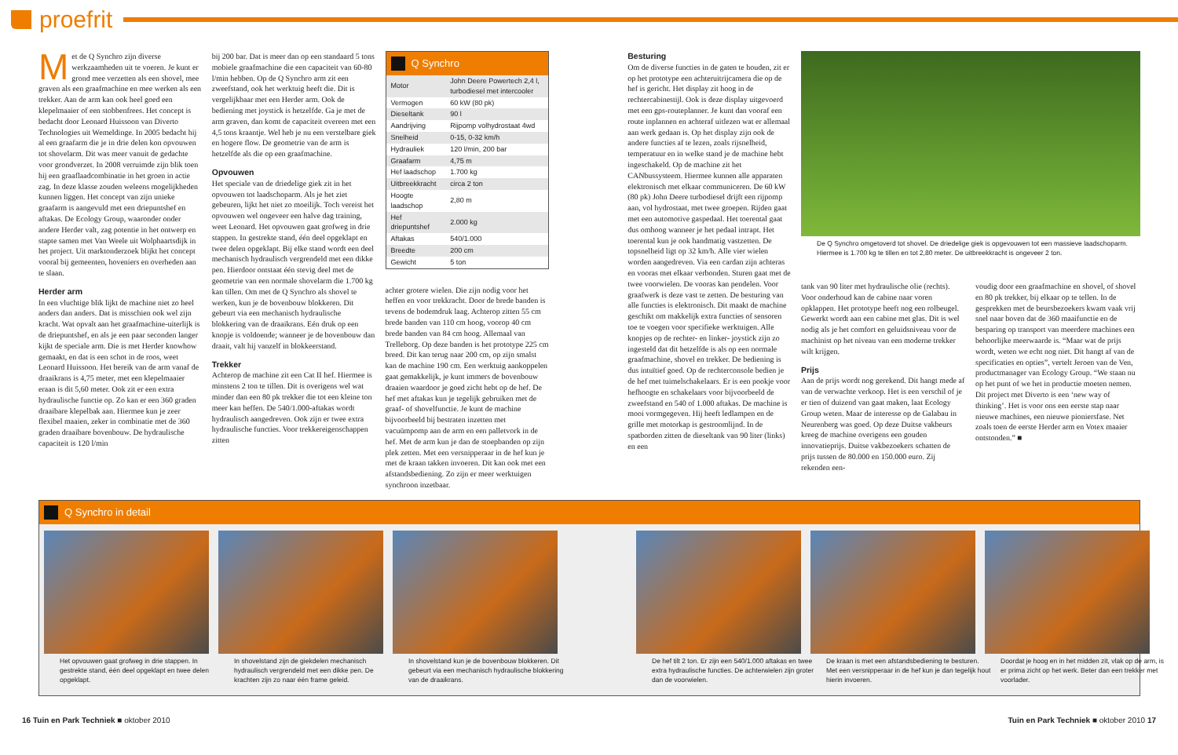proefrit
Met de Q Synchro zijn diverse werkzaamheden uit te voeren. Je kunt er grond mee verzetten als een shovel, mee graven als een graafmachine en mee werken als een trekker. Aan de arm kan ook heel goed een klepelmaaier of een stobbenfrees. Het concept is bedacht door Leonard Huissoon van Diverto Technologies uit Wemeldinge. In 2005 bedacht hij al een graafarm die je in drie delen kon opvouwen tot shovelarm. Dit was meer vanuit de gedachte voor grondverzet. In 2008 verruimde zijn blik toen hij een graaflaadcombinatie in het groen in actie zag. In deze klasse zouden weleens mogelijkheden kunnen liggen. Het concept van zijn unieke graafarm is aangevuld met een driepuntshef en aftakas. De Ecology Group, waaronder onder andere Herder valt, zag potentie in het ontwerp en stapte samen met Van Weele uit Wolphaartsdijk in het project. Uit marktonderzoek blijkt het concept vooral bij gemeenten, hoveniers en overheden aan te slaan.
Herder arm
In een vluchtige blik lijkt de machine niet zo heel anders dan anders. Dat is misschien ook wel zijn kracht. Wat opvalt aan het graafmachine-uiterlijk is de driepuntshef, en als je een paar seconden langer kijkt de speciale arm. Die is met Herder knowhow gemaakt, en dat is een schot in de roos, weet Leonard Huissoon. Het bereik van de arm vanaf de draaikrans is 4,75 meter, met een klepelmaaier eraan is dit 5,60 meter. Ook zit er een extra hydraulische functie op. Zo kan er een 360 graden draaibare klepelbak aan. Hiermee kun je zeer flexibel maaien, zeker in combinatie met de 360 graden draaibare bovenbouw. De hydraulische capaciteit is 120 l/min
bij 200 bar. Dat is meer dan op een standaard 5 tons mobiele graafmachine die een capaciteit van 60-80 l/min hebben. Op de Q Synchro arm zit een zweefstand, ook het werktuig heeft die. Dit is vergelijkbaar met een Herder arm. Ook de bediening met joystick is hetzelfde. Ga je met de arm graven, dan komt de capaciteit overeen met een 4,5 tons kraantje. Wel heb je nu een verstelbare giek en hogere flow. De geometrie van de arm is hetzelfde als die op een graafmachine.
Opvouwen
Het speciale van de driedelige giek zit in het opvouwen tot laadschoparm. Als je het ziet gebeuren, lijkt het niet zo moeilijk. Toch vereist het opvouwen wel ongeveer een halve dag training, weet Leonard. Het opvouwen gaat grofweg in drie stappen. In gestrekte stand, één deel opgeklapt en twee delen opgeklapt. Bij elke stand wordt een deel mechanisch hydraulisch vergrendeld met een dikke pen. Hierdoor ontstaat één stevig deel met de geometrie van een normale shovelarm die 1.700 kg kan tillen. Om met de Q Synchro als shovel te werken, kun je de bovenbouw blokkeren. Dit gebeurt via een mechanisch hydraulische blokkering van de draaikrans. Eén druk op een knopje is voldoende; wanneer je de bovenbouw dan draait, valt hij vanzelf in blokkeerstand.
Trekker
Achterop de machine zit een Cat II hef. Hiermee is minstens 2 ton te tillen. Dit is overigens wel wat minder dan een 80 pk trekker die tot een kleine ton meer kan heffen. De 540/1.000-aftakas wordt hydraulisch aangedreven. Ook zijn er twee extra hydraulische functies. Voor trekkereigenschappen zitten
Q Synchro
| Motor | John Deere Powertech 2,4 l, turbodiesel met intercooler |
| Vermogen | 60 kW (80 pk) |
| Dieseltank | 90 l |
| Aandrijving | Rijpomp volhydrostaat 4wd |
| Snelheid | 0-15, 0-32 km/h |
| Hydrauliek | 120 l/min, 200 bar |
| Graafarm | 4,75 m |
| Hef laadschop | 1.700 kg |
| Uitbreekkracht | circa 2 ton |
| Hoogte laadschop | 2,80 m |
| Hef driepuntshef | 2.000 kg |
| Aftakas | 540/1.000 |
| Breedte | 200 cm |
| Gewicht | 5 ton |
achter grotere wielen. Die zijn nodig voor het heffen en voor trekkracht. Door de brede banden is tevens de bodemdruk laag. Achterop zitten 55 cm brede banden van 110 cm hoog, voorop 40 cm brede banden van 84 cm hoog. Allemaal van Trelleborg. Op deze banden is het prototype 225 cm breed. Dit kan terug naar 200 cm, op zijn smalst kan de machine 190 cm. Een werktuig aankoppelen gaat gemakkelijk, je kunt immers de bovenbouw draaien waardoor je goed zicht hebt op de hef. De hef met aftakas kun je tegelijk gebruiken met de graaf- of shovelfunctie. Je kunt de machine bijvoorbeeld bij bestraten inzetten met vacuümpomp aan de arm en een palletvork in de hef. Met de arm kun je dan de stoepbanden op zijn plek zetten. Met een versnipperaar in de hef kun je met de kraan takken invoeren. Dit kan ook met een afstandsbediening. Zo zijn er meer werktuigen synchroon inzetbaar.
Besturing
Om de diverse functies in de gaten te houden, zit er op het prototype een achteruitrijcamera die op de hef is gericht. Het display zit hoog in de rechtercabinestijl. Ook is deze display uitgevoerd met een gps-routeplanner. Je kunt dan vooraf een route inplannen en achteraf uitlezen wat er allemaal aan werk gedaan is. Op het display zijn ook de andere functies af te lezen, zoals rijsnelheid, temperatuur en in welke stand je de machine hebt ingeschakeld. Op de machine zit het CANbussysteem. Hiermee kunnen alle apparaten elektronisch met elkaar communiceren. De 60 kW (80 pk) John Deere turbodiesel drijft een rijpomp aan, vol hydrostaat, met twee groepen. Rijden gaat met een automotive gaspedaal. Het toerental gaat dus omhoog wanneer je het pedaal intrapt. Het toerental kun je ook handmatig vastzetten. De topsnelheid ligt op 32 km/h. Alle vier wielen worden aangedreven. Via een cardan zijn achteras en vooras met elkaar verbonden. Sturen gaat met de twee voorwielen. De vooras kan pendelen. Voor graafwerk is deze vast te zetten. De besturing van alle functies is elektronisch. Dit maakt de machine geschikt om makkelijk extra functies of sensoren toe te voegen voor specifieke werktuigen. Alle knopjes op de rechter- en linker- joystick zijn zo ingesteld dat dit hetzelfde is als op een normale graafmachine, shovel en trekker. De bediening is dus intuïtief goed. Op de rechterconsole bedien je de hef met tuimelschakelaars. Er is een pookje voor hefhoogte en schakelaars voor bijvoorbeeld de zweefstand en 540 of 1.000 aftakas. De machine is mooi vormgegeven. Hij heeft ledlampen en de grille met motorkap is gestroomlijnd. In de spatborden zitten de dieseltank van 90 liter (links) en een
De Q Synchro omgetoverd tot shovel. De driedelige giek is opgevouwen tot een massieve laadschoparm. Hiermee is 1.700 kg te tillen en tot 2,80 meter. De uitbreekkracht is ongeveer 2 ton.
tank van 90 liter met hydraulische olie (rechts). Voor onderhoud kan de cabine naar voren opklappen. Het prototype heeft nog een rolbeugel. Gewerkt wordt aan een cabine met glas. Dit is wel nodig als je het comfort en geluidsniveau voor de machinist op het niveau van een moderne trekker wilt krijgen.
Prijs
Aan de prijs wordt nog gerekend. Dit hangt mede af van de verwachte verkoop. Het is een verschil of je er tien of duizend van gaat maken, laat Ecology Group weten. Maar de interesse op de Galabau in Neurenberg was goed. Op deze Duitse vakbeurs kreeg de machine overigens een gouden innovatieprijs. Duitse vakbezoekers schatten de prijs tussen de 80.000 en 150.000 euro. Zij rekenden een-
voudig door een graafmachine en shovel, of shovel en 80 pk trekker, bij elkaar op te tellen. In de gesprekken met de beursbezoekers kwam vaak vrij snel naar boven dat de 360 maaifunctie en de besparing op transport van meerdere machines een behoorlijke meerwaarde is. “Maar wat de prijs wordt, weten we echt nog niet. Dit hangt af van de specificaties en opties”, vertelt Jeroen van de Ven, productmanager van Ecology Group. “We staan nu op het punt of we het in productie moeten nemen. Dit project met Diverto is een ‘new way of thinking’. Het is voor ons een eerste stap naar nieuwe machines, een nieuwe pioniersfase. Net zoals toen de eerste Herder arm en Votex maaier ontstonden.” ■
Q Synchro in detail
Het opvouwen gaat grofweg in drie stappen. In gestrekte stand, één deel opgeklapt en twee delen opgeklapt.
In shovelstand zijn de giekdelen mechanisch hydraulisch vergrendeld met een dikke pen. De krachten zijn zo naar één frame geleid.
In shovelstand kun je de bovenbouw blokkeren. Dit gebeurt via een mechanisch hydraulische blokkering van de draaikrans.
De hef tilt 2 ton. Er zijn een 540/1.000 aftakas en twee extra hydraulische functies. De achterwielen zijn groter dan de voorwielen.
De kraan is met een afstandsbediening te besturen. Met een versnipperaar in de hef kun je dan tegelijk hout hierin invoeren.
Doordat je hoog en in het midden zit, vlak op de arm, is er prima zicht op het werk. Beter dan een trekker met voorlader.
16 Tuin en Park Techniek ■ oktober 2010 Tuin en Park Techniek ■ oktober 2010 17